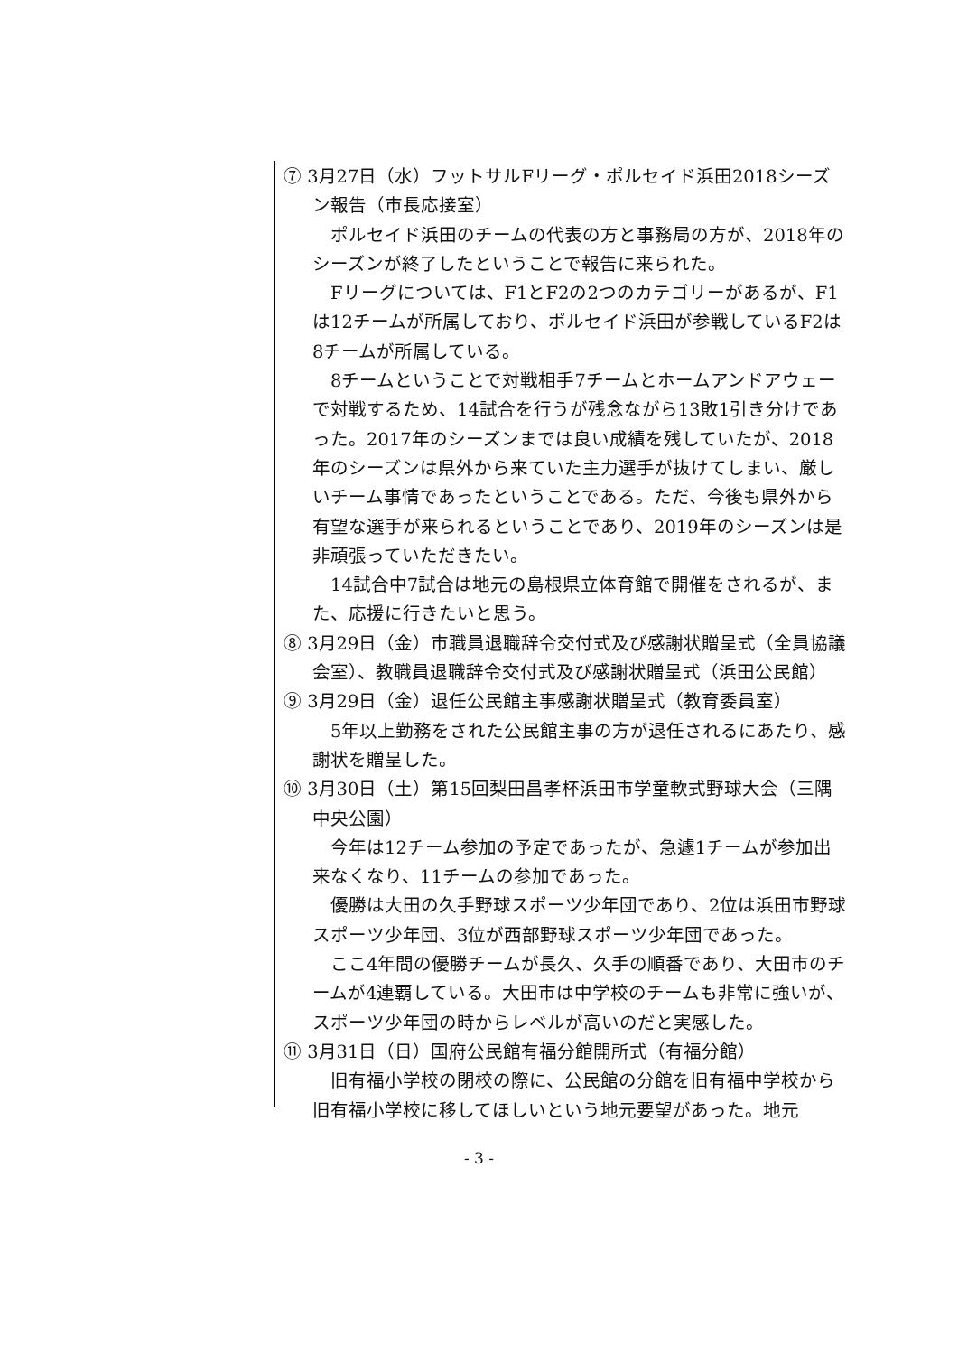⑦ 3月27日（水）フットサルFリーグ・ポルセイド浜田2018シーズン報告（市長応接室）
ポルセイド浜田のチームの代表の方と事務局の方が、2018年のシーズンが終了したということで報告に来られた。
Fリーグについては、F1とF2の2つのカテゴリーがあるが、F1は12チームが所属しており、ポルセイド浜田が参戦しているF2は8チームが所属している。
8チームということで対戦相手7チームとホームアンドアウェーで対戦するため、14試合を行うが残念ながら13敗1引き分けであった。2017年のシーズンまでは良い成績を残していたが、2018年のシーズンは県外から来ていた主力選手が抜けてしまい、厳しいチーム事情であったということである。ただ、今後も県外から有望な選手が来られるということであり、2019年のシーズンは是非頑張っていただきたい。
14試合中7試合は地元の島根県立体育館で開催をされるが、また、応援に行きたいと思う。
⑧ 3月29日（金）市職員退職辞令交付式及び感謝状贈呈式（全員協議会室）、教職員退職辞令交付式及び感謝状贈呈式（浜田公民館）
⑨ 3月29日（金）退任公民館主事感謝状贈呈式（教育委員室）
5年以上勤務をされた公民館主事の方が退任されるにあたり、感謝状を贈呈した。
⑩ 3月30日（土）第15回梨田昌孝杯浜田市学童軟式野球大会（三隅中央公園）
今年は12チーム参加の予定であったが、急遽1チームが参加出来なくなり、11チームの参加であった。
優勝は大田の久手野球スポーツ少年団であり、2位は浜田市野球スポーツ少年団、3位が西部野球スポーツ少年団であった。
ここ4年間の優勝チームが長久、久手の順番であり、大田市のチームが4連覇している。大田市は中学校のチームも非常に強いが、スポーツ少年団の時からレベルが高いのだと実感した。
⑪ 3月31日（日）国府公民館有福分館開所式（有福分館）
旧有福小学校の閉校の際に、公民館の分館を旧有福中学校から旧有福小学校に移してほしいという地元要望があった。地元
- 3 -